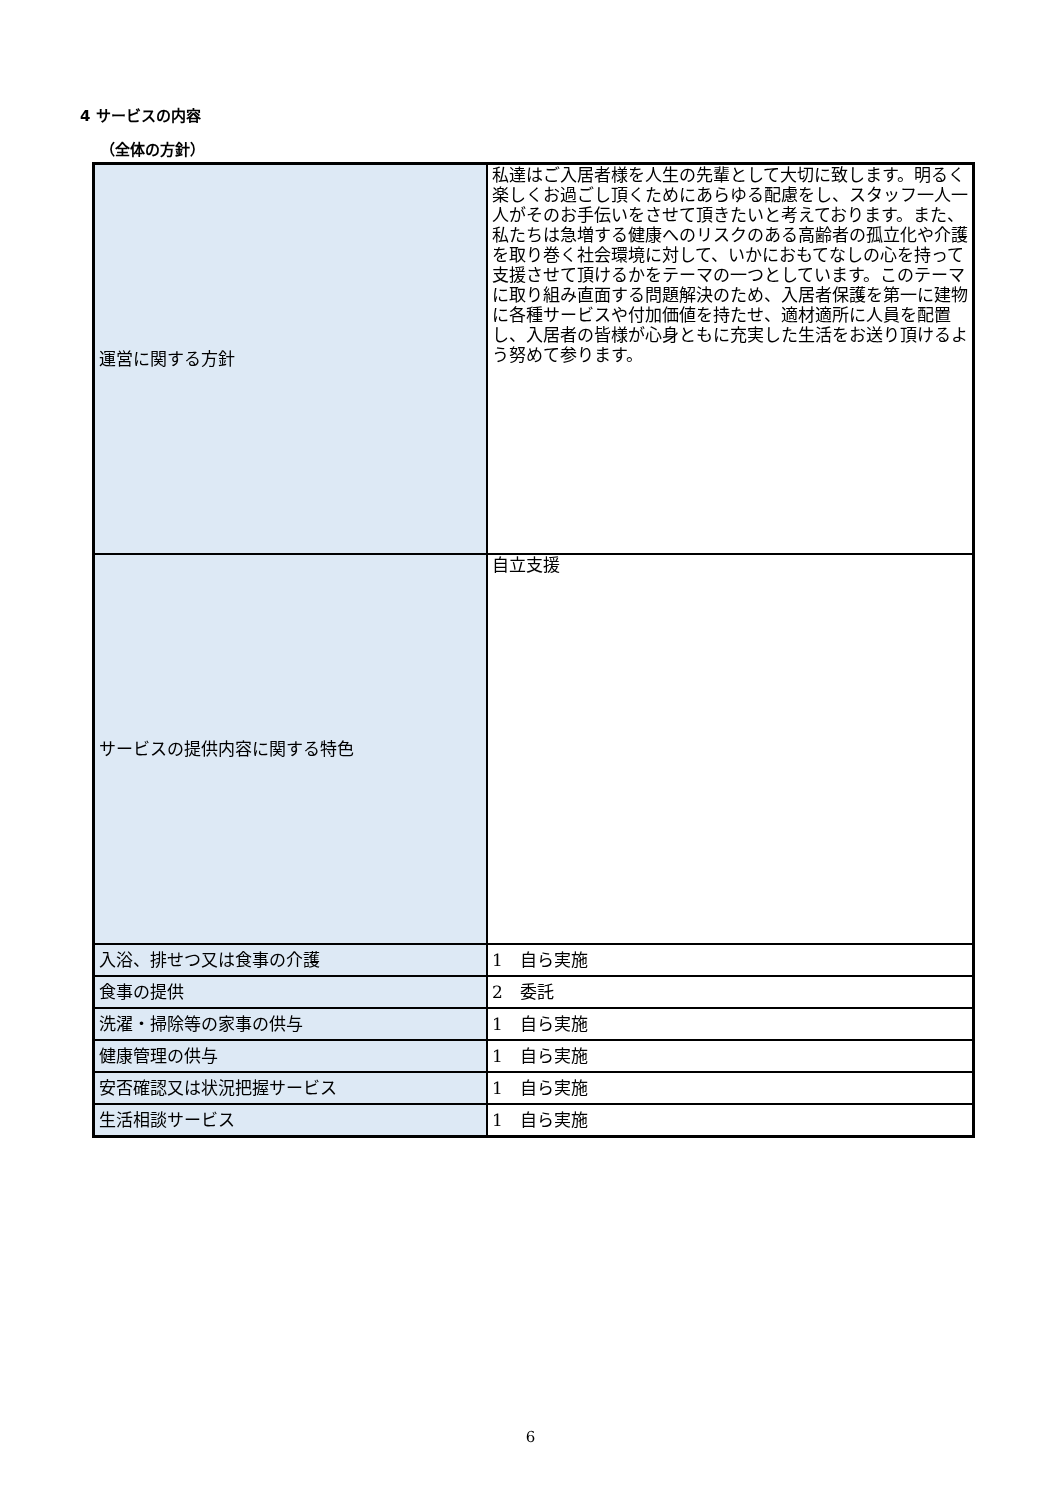4 サービスの内容
（全体の方針）
| 運営に関する方針 | 私達はご入居者様を人生の先輩として大切に致します。明るく楽しくお過ごし頂くためにあらゆる配慮をし、スタッフ一人一人がそのお手伝いをさせて頂きたいと考えております。また、私たちは急増する健康へのリスクのある高齢者の孤立化や介護を取り巻く社会環境に対して、いかにおもてなしの心を持って支援させて頂けるかをテーマの一つとしています。このテーマに取り組み直面する問題解決のため、入居者保護を第一に建物に各種サービスや付加価値を持たせ、適材適所に人員を配置し、入居者の皆様が心身ともに充実した生活をお送り頂けるよう努めて参ります。 |
| サービスの提供内容に関する特色 | 自立支援 |
| 入浴、排せつ又は食事の介護 | 1 自ら実施 |
| 食事の提供 | 2 委託 |
| 洗濯・掃除等の家事の供与 | 1 自ら実施 |
| 健康管理の供与 | 1 自ら実施 |
| 安否確認又は状況把握サービス | 1 自ら実施 |
| 生活相談サービス | 1 自ら実施 |
6